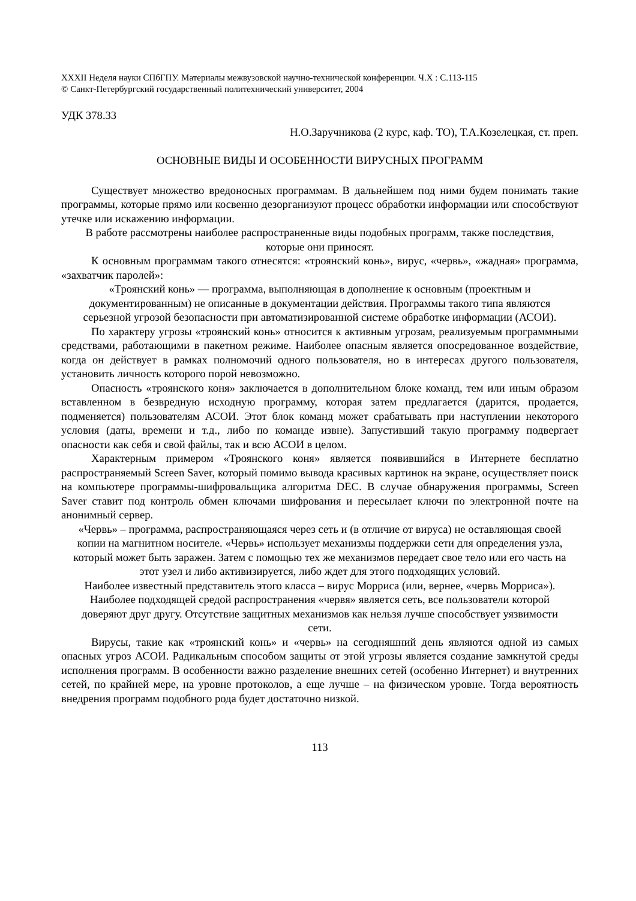XXXII Неделя науки СПбГПУ. Материалы межвузовской научно-технической конференции. Ч.X : С.113-115
© Санкт-Петербургский государственный политехнический университет, 2004
УДК 378.33
Н.О.Заручникова (2 курс, каф. ТО), Т.А.Козелецкая, ст. преп.
ОСНОВНЫЕ ВИДЫ И ОСОБЕННОСТИ ВИРУСНЫХ ПРОГРАММ
Существует множество вредоносных программам. В дальнейшем под ними будем понимать такие программы, которые прямо или косвенно дезорганизуют процесс обработки информации или способствуют утечке или искажению информации.
В работе рассмотрены наиболее распространенные виды подобных программ, также последствия, которые они приносят.
К основным программам такого отнесятся: «троянский конь», вирус, «червь», «жадная» программа, «захватчик паролей»:
«Троянский конь» — программа, выполняющая в дополнение к основным (проектным и документированным) не описанные в документации действия. Программы такого типа являются серьезной угрозой безопасности при автоматизированной системе обработке информации (АСОИ).
По характеру угрозы «троянский конь» относится к активным угрозам, реализуемым программными средствами, работающими в пакетном режиме. Наиболее опасным является опосредованное воздействие, когда он действует в рамках полномочий одного пользователя, но в интересах другого пользователя, установить личность которого порой невозможно.
Опасность «троянского коня» заключается в дополнительном блоке команд, тем или иным образом вставленном в безвредную исходную программу, которая затем предлагается (дарится, продается, подменяется) пользователям АСОИ. Этот блок команд может срабатывать при наступлении некоторого условия (даты, времени и т.д., либо по команде извне). Запустивший такую программу подвергает опасности как себя и свой файлы, так и всю АСОИ в целом.
Характерным примером «Троянского коня» является появившийся в Интернете бесплатно распространяемый Screen Saver, который помимо вывода красивых картинок на экране, осуществляет поиск на компьютере программы-шифровальщика алгоритма DEC. В случае обнаружения программы, Screen Saver ставит под контроль обмен ключами шифрования и пересылает ключи по электронной почте на анонимный сервер.
«Червь» – программа, распространяющаяся через сеть и (в отличие от вируса) не оставляющая своей копии на магнитном носителе. «Червь» использует механизмы поддержки сети для определения узла, который может быть заражен. Затем с помощью тех же механизмов передает свое тело или его часть на этот узел и либо активизируется, либо ждет для этого подходящих условий.
Наиболее известный представитель этого класса – вирус Морриса (или, вернее, «червь Морриса»). Наиболее подходящей средой распространения «червя» является сеть, все пользователи которой доверяют друг другу. Отсутствие защитных механизмов как нельзя лучше способствует уязвимости сети.
Вирусы, такие как «троянский конь» и «червь» на сегодняшний день являются одной из самых опасных угроз АСОИ. Радикальным способом защиты от этой угрозы является создание замкнутой среды исполнения программ. В особенности важно разделение внешних сетей (особенно Интернет) и внутренних сетей, по крайней мере, на уровне протоколов, а еще лучше – на физическом уровне. Тогда вероятность внедрения программ подобного рода будет достаточно низкой.
113